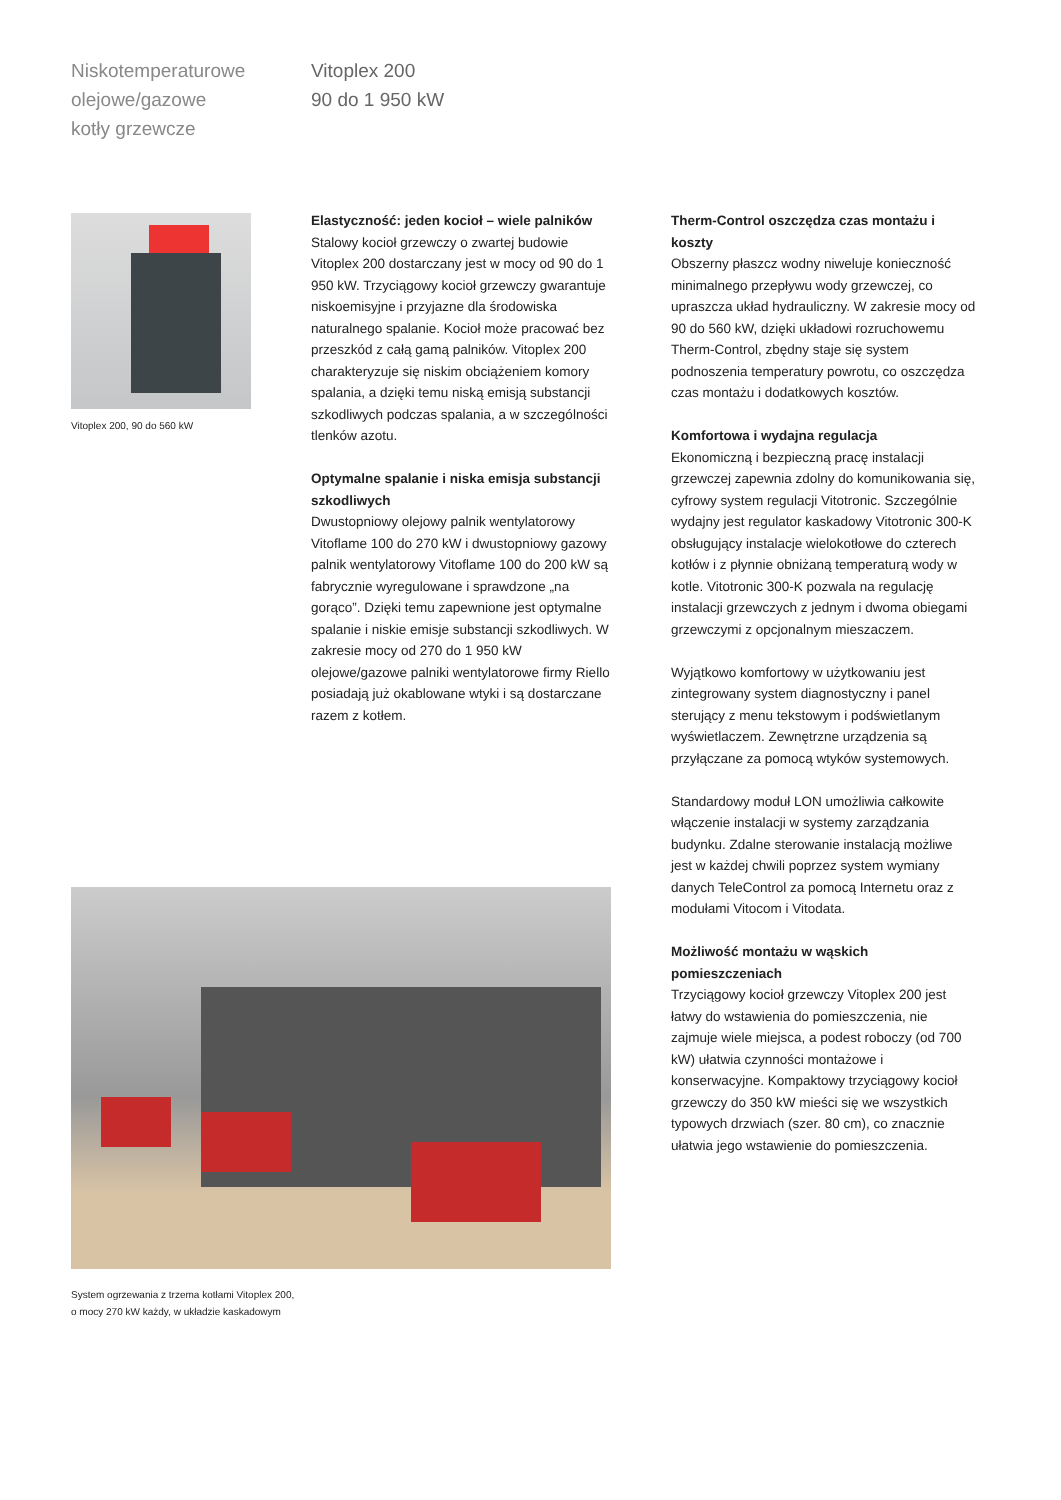Niskotemperaturowe
olejowe/gazowe
kotły grzewcze
Vitoplex 200
90 do 1 950 kW
Vitoplex 200, 90 do 560 kW
Elastyczność: jeden kocioł – wiele palników
Stalowy kocioł grzewczy o zwartej budowie Vitoplex 200 dostarczany jest w mocy od 90 do 1 950 kW. Trzyciągowy kocioł grzewczy gwarantuje niskoemisyjne i przyjazne dla środowiska naturalnego spalanie. Kocioł może pracować bez przeszkód z całą gamą palników. Vitoplex 200 charakteryzuje się niskim obciążeniem komory spalania, a dzięki temu niską emisją substancji szkodliwych podczas spalania, a w szczególności tlenków azotu.
Optymalne spalanie i niska emisja substancji szkodliwych
Dwustopniowy olejowy palnik wentylatorowy Vitoflame 100 do 270 kW i dwustopniowy gazowy palnik wentylatorowy Vitoflame 100 do 200 kW są fabrycznie wyregulowane i sprawdzone „na gorąco”. Dzięki temu zapewnione jest optymalne spalanie i niskie emisje substancji szkodliwych. W zakresie mocy od 270 do 1 950 kW olejowe/gazowe palniki wentylatorowe firmy Riello posiadają już okablowane wtyki i są dostarczane razem z kotłem.
Therm-Control oszczędza czas montażu i koszty
Obszerny płaszcz wodny niweluje konieczność minimalnego przepływu wody grzewczej, co upraszcza układ hydrauliczny. W zakresie mocy od 90 do 560 kW, dzięki układowi rozruchowemu Therm-Control, zbędny staje się system podnoszenia temperatury powrotu, co oszczędza czas montażu i dodatkowych kosztów.
Komfortowa i wydajna regulacja
Ekonomiczną i bezpieczną pracę instalacji grzewczej zapewnia zdolny do komunikowania się, cyfrowy system regulacji Vitotronic. Szczególnie wydajny jest regulator kaskadowy Vitotronic 300-K obsługujący instalacje wielokotłowe do czterech kotłów i z płynnie obniżaną temperaturą wody w kotle. Vitotronic 300-K pozwala na regulację instalacji grzewczych z jednym i dwoma obiegami grzewczymi z opcjonalnym mieszaczem.
Wyjątkowo komfortowy w użytkowaniu jest zintegrowany system diagnostyczny i panel sterujący z menu tekstowym i podświetlanym wyświetlaczem. Zewnętrzne urządzenia są przyłączane za pomocą wtyków systemowych.
Standardowy moduł LON umożliwia całkowite włączenie instalacji w systemy zarządzania budynku. Zdalne sterowanie instalacją możliwe jest w każdej chwili poprzez system wymiany danych TeleControl za pomocą Internetu oraz z modułami Vitocom i Vitodata.
Możliwość montażu w wąskich pomieszczeniach
Trzyciągowy kocioł grzewczy Vitoplex 200 jest łatwy do wstawienia do pomieszczenia, nie zajmuje wiele miejsca, a podest roboczy (od 700 kW) ułatwia czynności montażowe i konserwacyjne. Kompaktowy trzyciągowy kocioł grzewczy do 350 kW mieści się we wszystkich typowych drzwiach (szer. 80 cm), co znacznie ułatwia jego wstawienie do pomieszczenia.
System ogrzewania z trzema kotłami Vitoplex 200,
o mocy 270 kW każdy, w układzie kaskadowym